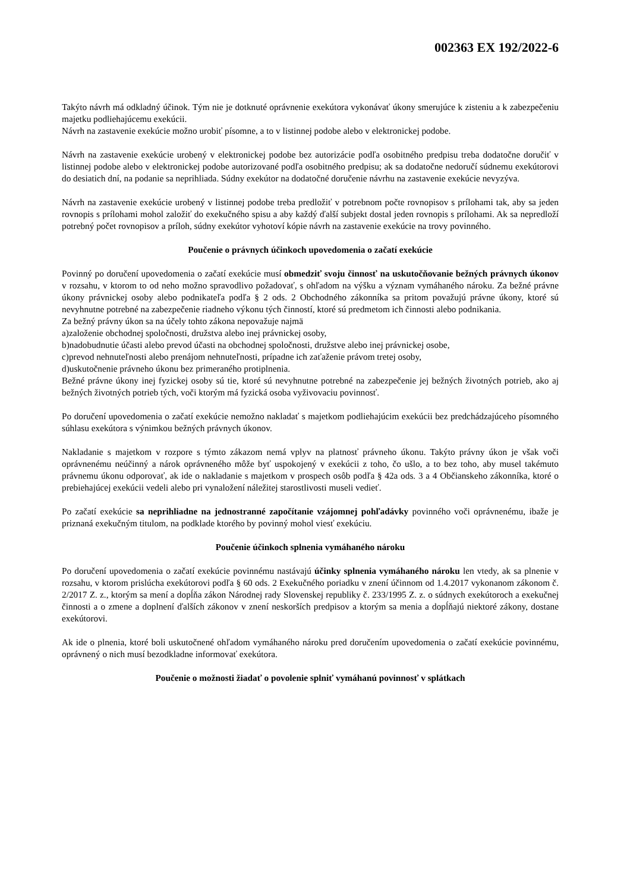002363 EX 192/2022-6
Takýto návrh má odkladný účinok. Tým nie je dotknuté oprávnenie exekútora vykonávať úkony smerujúce k zisteniu a k zabezpečeniu majetku podliehajúcemu exekúcii.
Návrh na zastavenie exekúcie možno urobiť písomne, a to v listinnej podobe alebo v elektronickej podobe.
Návrh na zastavenie exekúcie urobený v elektronickej podobe bez autorizácie podľa osobitného predpisu treba dodatočne doručiť v listinnej podobe alebo v elektronickej podobe autorizované podľa osobitného predpisu; ak sa dodatočne nedoručí súdnemu exekútorovi do desiatich dní, na podanie sa neprihliada. Súdny exekútor na dodatočné doručenie návrhu na zastavenie exekúcie nevyzýva.
Návrh na zastavenie exekúcie urobený v listinnej podobe treba predložiť v potrebnom počte rovnopisov s prílohami tak, aby sa jeden rovnopis s prílohami mohol založiť do exekučného spisu a aby každý ďalší subjekt dostal jeden rovnopis s prílohami. Ak sa nepredloží potrebný počet rovnopisov a príloh, súdny exekútor vyhotoví kópie návrh na zastavenie exekúcie na trovy povinného.
Poučenie o právnych účinkoch upovedomenia o začatí exekúcie
Povinný po doručení upovedomenia o začatí exekúcie musí obmedziť svoju činnosť na uskutočňovanie bežných právnych úkonov v rozsahu, v ktorom to od neho možno spravodlivo požadovať, s ohľadom na výšku a význam vymáhaného nároku. Za bežné právne úkony právnickej osoby alebo podnikateľa podľa § 2 ods. 2 Obchodného zákonníka sa pritom považujú právne úkony, ktoré sú nevyhnutne potrebné na zabezpečenie riadneho výkonu tých činností, ktoré sú predmetom ich činnosti alebo podnikania.
Za bežný právny úkon sa na účely tohto zákona nepovažuje najmä
a)založenie obchodnej spoločnosti, družstva alebo inej právnickej osoby,
b)nadobudnutie účasti alebo prevod účasti na obchodnej spoločnosti, družstve alebo inej právnickej osobe,
c)prevod nehnuteľnosti alebo prenájom nehnuteľnosti, prípadne ich zaťaženie právom tretej osoby,
d)uskutočnenie právneho úkonu bez primeraného protiplnenia.
Bežné právne úkony inej fyzickej osoby sú tie, ktoré sú nevyhnutne potrebné na zabezpečenie jej bežných životných potrieb, ako aj bežných životných potrieb tých, voči ktorým má fyzická osoba vyživovaciu povinnosť.
Po doručení upovedomenia o začatí exekúcie nemožno nakladať s majetkom podliehajúcim exekúcii bez predchádzajúceho písomného súhlasu exekútora s výnimkou bežných právnych úkonov.
Nakladanie s majetkom v rozpore s týmto zákazom nemá vplyv na platnosť právneho úkonu. Takýto právny úkon je však voči oprávnenému neúčinný a nárok oprávneného môže byť uspokojený v exekúcii z toho, čo ušlo, a to bez toho, aby musel takémuto právnemu úkonu odporovať, ak ide o nakladanie s majetkom v prospech osôb podľa § 42a ods. 3 a 4 Občianskeho zákonníka, ktoré o prebiehajúcej exekúcii vedeli alebo pri vynaložení náležitej starostlivosti museli vedieť.
Po začatí exekúcie sa neprihliadne na jednostranné započítanie vzájomnej pohľadávky povinného voči oprávnenému, ibaže je priznaná exekučným titulom, na podklade ktorého by povinný mohol viesť exekúciu.
Poučenie účinkoch splnenia vymáhaného nároku
Po doručení upovedomenia o začatí exekúcie povinnému nastávajú účinky splnenia vymáhaného nároku len vtedy, ak sa plnenie v rozsahu, v ktorom prislúcha exekútorovi podľa § 60 ods. 2 Exekučného poriadku v znení účinnom od 1.4.2017 vykonanom zákonom č. 2/2017 Z. z., ktorým sa mení a dopĺňa zákon Národnej rady Slovenskej republiky č. 233/1995 Z. z. o súdnych exekútoroch a exekučnej činnosti a o zmene a doplnení ďalších zákonov v znení neskorších predpisov a ktorým sa menia a dopĺňajú niektoré zákony, dostane exekútorovi.
Ak ide o plnenia, ktoré boli uskutočnené ohľadom vymáhaného nároku pred doručením upovedomenia o začatí exekúcie povinnému, oprávnený o nich musí bezodkladne informovať exekútora.
Poučenie o možnosti žiadať o povolenie splniť vymáhanú povinnosť v splátkach